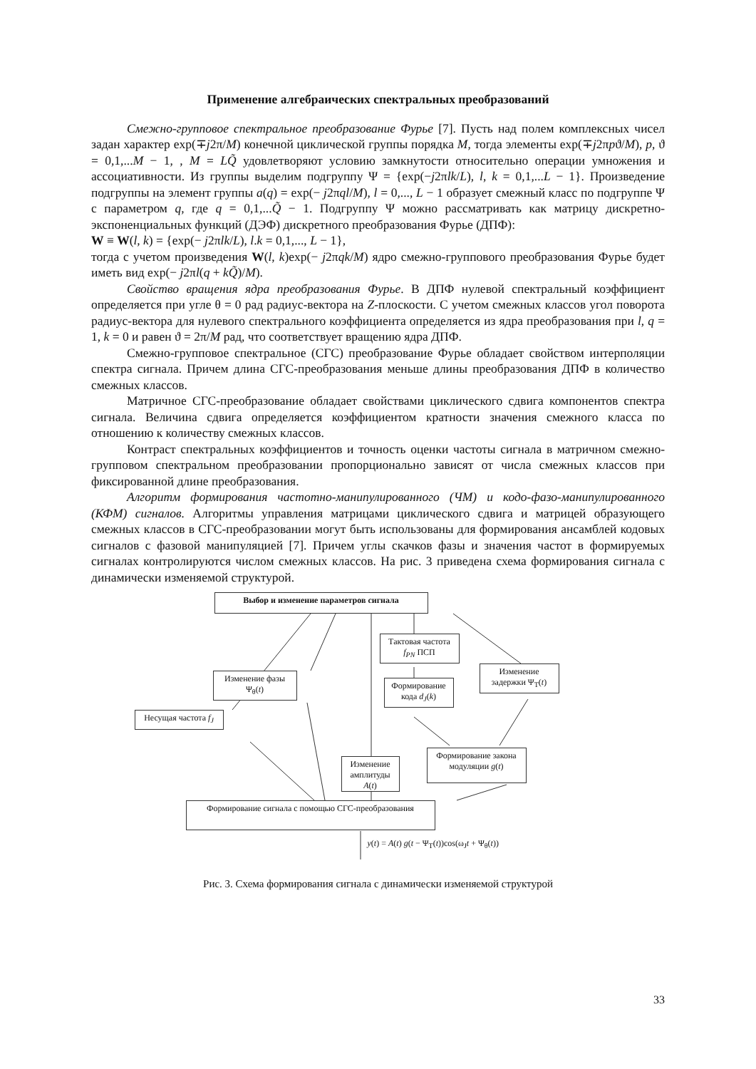Применение алгебраических спектральных преобразований
Смежно-групповое спектральное преобразование Фурье [7]. Пусть над полем комплексных чисел задан характер exp(∓j2π/M) конечной циклической группы порядка M, тогда элементы exp(∓j2πpϑ/M), p, ϑ = 0,1,...M − 1, , M = LQ̃ удовлетворяют условию замкнутости относительно операции умножения и ассоциативности. Из группы выделим подгруппу Ψ = {exp(−j2πlk/L), l, k = 0,1,...L − 1}. Произведение подгруппы на элемент группы a(q) = exp(− j2πql/M), l = 0,..., L − 1 образует смежный класс по подгруппе Ψ с параметром q, где q = 0,1,...Q̃ − 1. Подгруппу Ψ можно рассматривать как матрицу дискретно-экспоненциальных функций (ДЭФ) дискретного преобразования Фурье (ДПФ):
W ≡ W(l, k) = {exp(− j2πlk/L), l.k = 0,1,..., L − 1},
тогда с учетом произведения W(l, k)exp(− j2πqk/M) ядро смежно-группового преобразования Фурье будет иметь вид exp(− j2πl(q + kQ̃)/M).
Свойство вращения ядра преобразования Фурье. В ДПФ нулевой спектральный коэффициент определяется при угле θ = 0 рад радиус-вектора на Z-плоскости. С учетом смежных классов угол поворота радиус-вектора для нулевого спектрального коэффициента определяется из ядра преобразования при l, q = 1, k = 0 и равен ϑ = 2π/M рад, что соответствует вращению ядра ДПФ.
Смежно-групповое спектральное (СГС) преобразование Фурье обладает свойством интерполяции спектра сигнала. Причем длина СГС-преобразования меньше длины преобразования ДПФ в количество смежных классов.
Матричное СГС-преобразование обладает свойствами циклического сдвига компонентов спектра сигнала. Величина сдвига определяется коэффициентом кратности значения смежного класса по отношению к количеству смежных классов.
Контраст спектральных коэффициентов и точность оценки частоты сигнала в матричном смежно-групповом спектральном преобразовании пропорционально зависят от числа смежных классов при фиксированной длине преобразования.
Алгоритм формирования частотно-манипулированного (ЧМ) и кодо-фазо-манипулированного (КФМ) сигналов. Алгоритмы управления матрицами циклического сдвига и матрицей образующего смежных классов в СГС-преобразовании могут быть использованы для формирования ансамблей кодовых сигналов с фазовой манипуляцией [7]. Причем углы скачков фазы и значения частот в формируемых сигналах контролируются числом смежных классов. На рис. 3 приведена схема формирования сигнала с динамически изменяемой структурой.
Выбор и изменение параметров сигнала
Тактовая частота f<sub>PN</sub> ПСП
Изменение фазы Ψ<sub>θ</sub>(t)
Формирование кода d<sub>J</sub>(k)
Изменение задержки Ψ<sub>T</sub>(t)
Несущая частота f<sub>J</sub>
Изменение амплитуды A(t)
Формирование закона модуляции g(t)
Формирование сигнала с помощью СГС-преобразования
y(t) = A(t) g(t − Ψ<sub>T</sub>(t))cos(ω<sub>J</sub>t + Ψ<sub>θ</sub>(t))
Рис. 3. Схема формирования сигнала с динамически изменяемой структурой
33